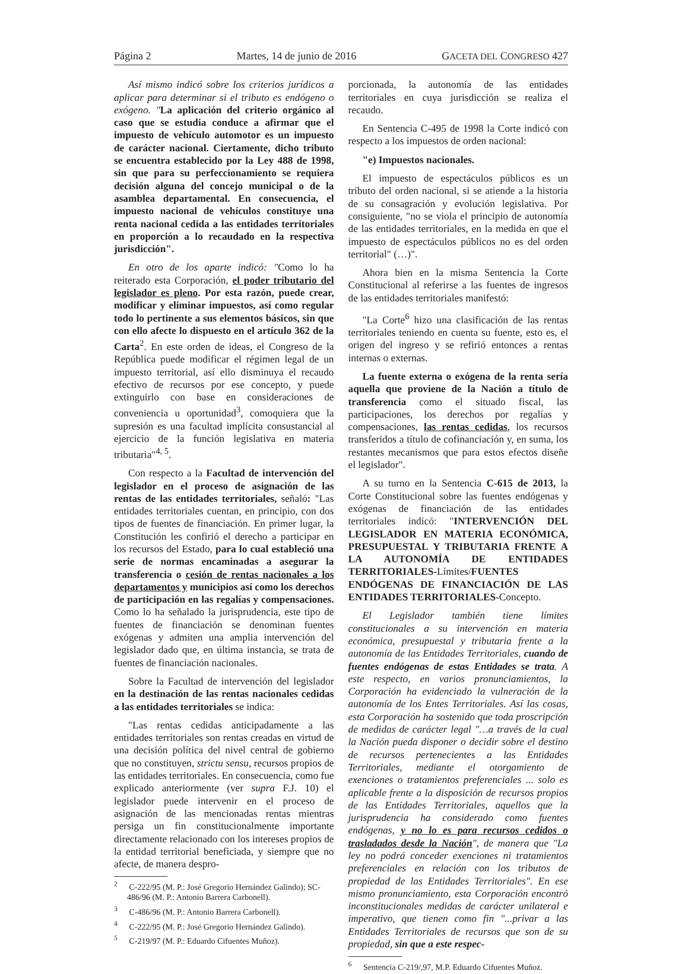Página 2 Martes, 14 de junio de 2016 GACETA DEL CONGRESO 427
Así mismo indicó sobre los criterios jurídicos a aplicar para determinar si el tributo es endógeno o exógeno. "La aplicación del criterio orgánico al caso que se estudia conduce a afirmar que el impuesto de vehículo automotor es un impuesto de carácter nacional. Ciertamente, dicho tributo se encuentra establecido por la Ley 488 de 1998, sin que para su perfeccionamiento se requiera decisión alguna del concejo municipal o de la asamblea departamental. En consecuencia, el impuesto nacional de vehículos constituye una renta nacional cedida a las entidades territoriales en proporción a lo recaudado en la respectiva jurisdicción".
En otro de los aparte indicó: "Como lo ha reiterado esta Corporación, el poder tributario del legislador es pleno. Por esta razón, puede crear, modificar y eliminar impuestos, así como regular todo lo pertinente a sus elementos básicos, sin que con ello afecte lo dispuesto en el artículo 362 de la Carta<sup>2</sup>. En este orden de ideas, el Congreso de la República puede modificar el régimen legal de un impuesto territorial, así ello disminuya el recaudo efectivo de recursos por ese concepto, y puede extinguirlo con base en consideraciones de conveniencia u oportunidad<sup>3</sup>, comoquiera que la supresión es una facultad implícita consustancial al ejercicio de la función legislativa en materia tributaria"<sup>4, 5</sup>.
Con respecto a la Facultad de intervención del legislador en el proceso de asignación de las rentas de las entidades territoriales, señaló: "Las entidades territoriales cuentan, en principio, con dos tipos de fuentes de financiación. En primer lugar, la Constitución les confirió el derecho a participar en los recursos del Estado, para lo cual estableció una serie de normas encaminadas a asegurar la transferencia o cesión de rentas nacionales a los departamentos y municipios así como los derechos de participación en las regalías y compensaciones. Como lo ha señalado la jurisprudencia, este tipo de fuentes de financiación se denominan fuentes exógenas y admiten una amplia intervención del legislador dado que, en última instancia, se trata de fuentes de financiación nacionales.
Sobre la Facultad de intervención del legislador en la destinación de las rentas nacionales cedidas a las entidades territoriales se indica:
"Las rentas cedidas anticipadamente a las entidades territoriales son rentas creadas en virtud de una decisión política del nivel central de gobierno que no constituyen, strictu sensu, recursos propios de las entidades territoriales. En consecuencia, como fue explicado anteriormente (ver supra F.J. 10) el legislador puede intervenir en el proceso de asignación de las mencionadas rentas mientras persiga un fin constitucionalmente importante directamente relacionado con los intereses propios de la entidad territorial beneficiada, y siempre que no afecte, de manera despro-
<sup>2</sup> C-222/95 (M. P.: José Gregorio Hernández Galindo); SC-486/96 (M. P.: Antonio Barrera Carbonell).
<sup>3</sup> C-486/96 (M. P.: Antonio Barrera Carbonell).
<sup>4</sup> C-222/95 (M. P.: José Gregorio Hernández Galindo).
<sup>5</sup> C-219/97 (M. P.: Eduardo Cifuentes Muñoz).
porcionada, la autonomía de las entidades territoriales en cuya jurisdicción se realiza el recaudo.
En Sentencia C-495 de 1998 la Corte indicó con respecto a los impuestos de orden nacional:
"e) Impuestos nacionales.
El impuesto de espectáculos públicos es un tributo del orden nacional, si se atiende a la historia de su consagración y evolución legislativa. Por consiguiente, "no se viola el principio de autonomía de las entidades territoriales, en la medida en que el impuesto de espectáculos públicos no es del orden territorial" (…)".
Ahora bien en la misma Sentencia la Corte Constitucional al referirse a las fuentes de ingresos de las entidades territoriales manifestó:
"La Corte<sup>6</sup> hizo una clasificación de las rentas territoriales teniendo en cuenta su fuente, esto es, el origen del ingreso y se refirió entonces a rentas internas o externas.
La fuente externa o exógena de la renta sería aquella que proviene de la Nación a título de transferencia como el situado fiscal, las participaciones, los derechos por regalías y compensaciones, las rentas cedidas, los recursos transferidos a título de cofinanciación y, en suma, los restantes mecanismos que para estos efectos diseñe el legislador".
A su turno en la Sentencia C-615 de 2013, la Corte Constitucional sobre las fuentes endógenas y exógenas de financiación de las entidades territoriales indicó: "INTERVENCIÓN DEL LEGISLADOR EN MATERIA ECONÓMICA, PRESUPUESTAL Y TRIBUTARIA FRENTE A LA AUTONOMÍA DE ENTIDADES TERRITORIALES-Límites/FUENTES ENDÓGENAS DE FINANCIACIÓN DE LAS ENTIDADES TERRITORIALES-Concepto.
El Legislador también tiene límites constitucionales a su intervención en materia económica, presupuestal y tributaria frente a la autonomía de las Entidades Territoriales, cuando de fuentes endógenas de estas Entidades se trata. A este respecto, en varios pronunciamientos, la Corporación ha evidenciado la vulneración de la autonomía de los Entes Territoriales. Así las cosas, esta Corporación ha sostenido que toda proscripción de medidas de carácter legal "…a través de la cual la Nación pueda disponer o decidir sobre el destino de recursos pertenecientes a las Entidades Territoriales, mediante el otorgamiento de exenciones o tratamientos preferenciales ... solo es aplicable frente a la disposición de recursos propios de las Entidades Territoriales, aquellos que la jurisprudencia ha considerado como fuentes endógenas, y no lo es para recursos cedidos o trasladados desde la Nación", de manera que "La ley no podrá conceder exenciones ni tratamientos preferenciales en relación con los tributos de propiedad de las Entidades Territoriales". En ese mismo pronunciamiento, esta Corporación encontró inconstitucionales medidas de carácter unilateral e imperativo, que tienen como fin "...privar a las Entidades Territoriales de recursos que son de su propiedad, sin que a este respec-
<sup>6</sup> Sentencia C-219/,97, M.P. Eduardo Cifuentes Muñoz.